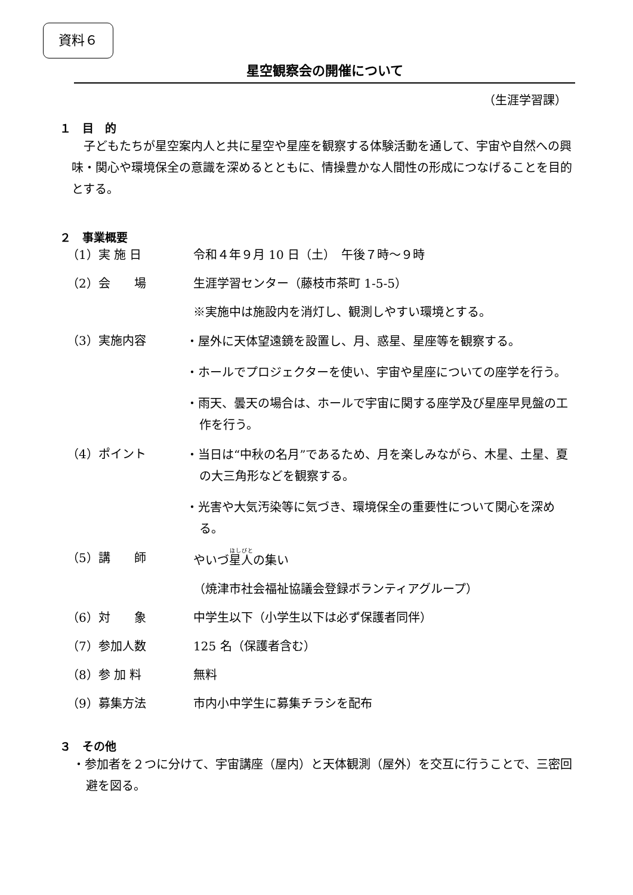資料６
星空観察会の開催について
（生涯学習課）
１　目　的
子どもたちが星空案内人と共に星空や星座を観察する体験活動を通して、宇宙や自然への興味・関心や環境保全の意識を深めるとともに、情操豊かな人間性の形成につなげることを目的とする。
２　事業概要
（1）実 施 日 令和４年９月 10 日（土）　午後７時～９時
（2）会　　場 生涯学習センター（藤枝市茶町 1-5-5）
※実施中は施設内を消灯し、観測しやすい環境とする。
（3）実施内容
・屋外に天体望遠鏡を設置し、月、惑星、星座等を観察する。
・ホールでプロジェクターを使い、宇宙や星座についての座学を行う。
・雨天、曇天の場合は、ホールで宇宙に関する座学及び星座早見盤の工作を行う。
（4）ポイント
・当日は“中秋の名月”であるため、月を楽しみながら、木星、土星、夏の大三角形などを観察する。
・光害や大気汚染等に気づき、環境保全の重要性について関心を深める。
（5）講　　師 やいづ星人の集い
（焼津市社会福祉協議会登録ボランティアグループ）
（6）対　　象 中学生以下（小学生以下は必ず保護者同伴）
（7）参加人数 125 名（保護者含む）
（8）参 加 料 無料
（9）募集方法 市内小中学生に募集チラシを配布
３　その他
・参加者を２つに分けて、宇宙講座（屋内）と天体観測（屋外）を交互に行うことで、三密回避を図る。